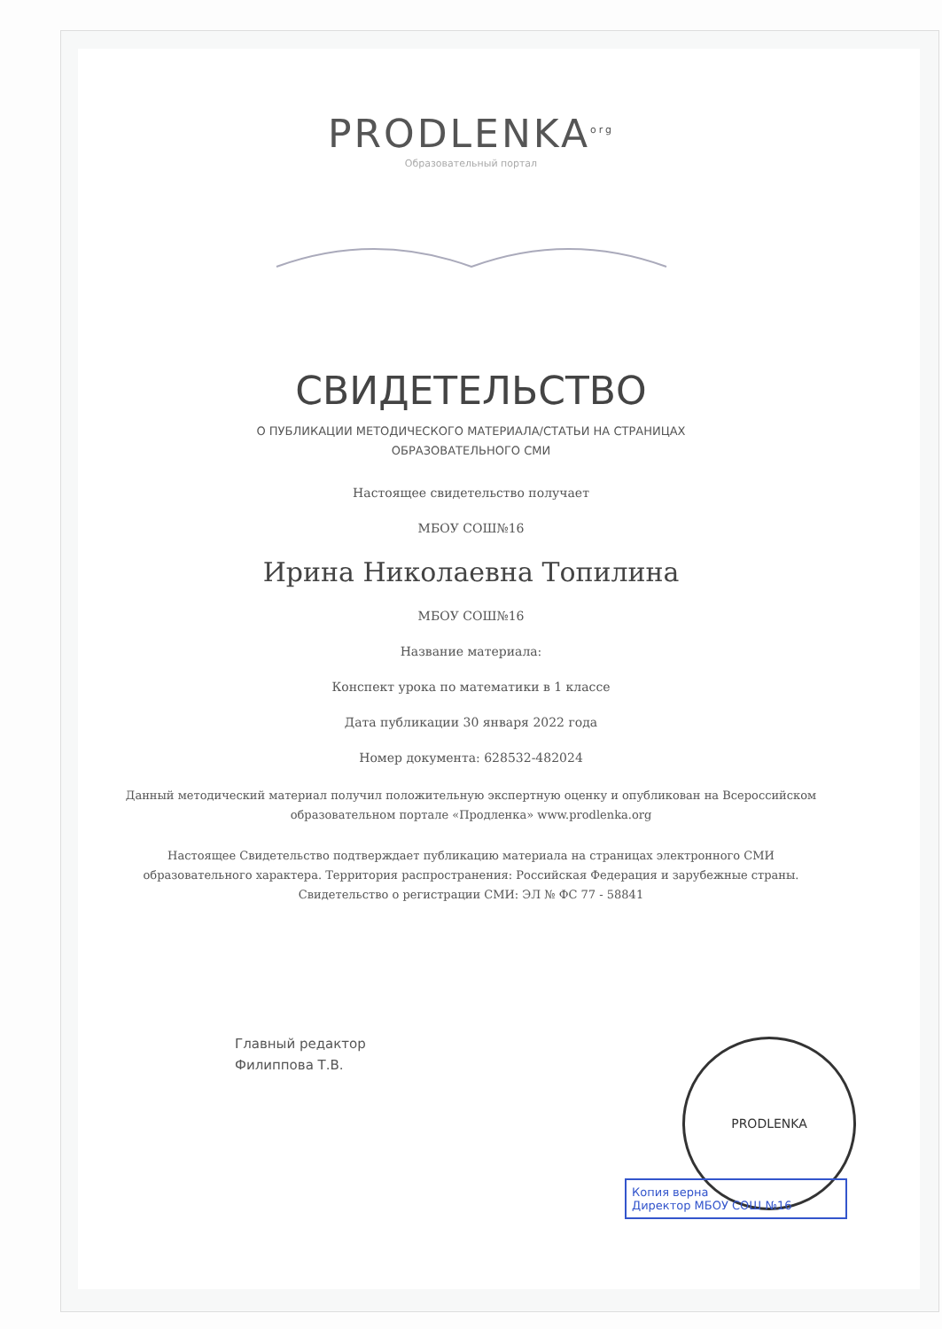PRODLENKA<sup>org</sup>
Образовательный портал
СВИДЕТЕЛЬСТВО
О ПУБЛИКАЦИИ МЕТОДИЧЕСКОГО МАТЕРИАЛА/СТАТЬИ НА СТРАНИЦАХ
ОБРАЗОВАТЕЛЬНОГО СМИ
Настоящее свидетельство получает
МБОУ СОШ№16
Ирина Николаевна Топилина
МБОУ СОШ№16
Название материала:
Конспект урока по математики в 1 классе
Дата публикации 30 января 2022 года
Номер документа: 628532-482024
Данный методический материал получил положительную экспертную оценку и опубликован на Всероссийском образовательном портале «Продленка» www.prodlenka.org
Настоящее Свидетельство подтверждает публикацию материала на страницах электронного СМИ образовательного характера. Территория распространения: Российская Федерация и зарубежные страны. Свидетельство о регистрации СМИ: ЭЛ № ФС 77 - 58841
Главный редактор
Филиппова Т.В.
PRODLENKA
Копия верна
Директор МБОУ СОШ №16